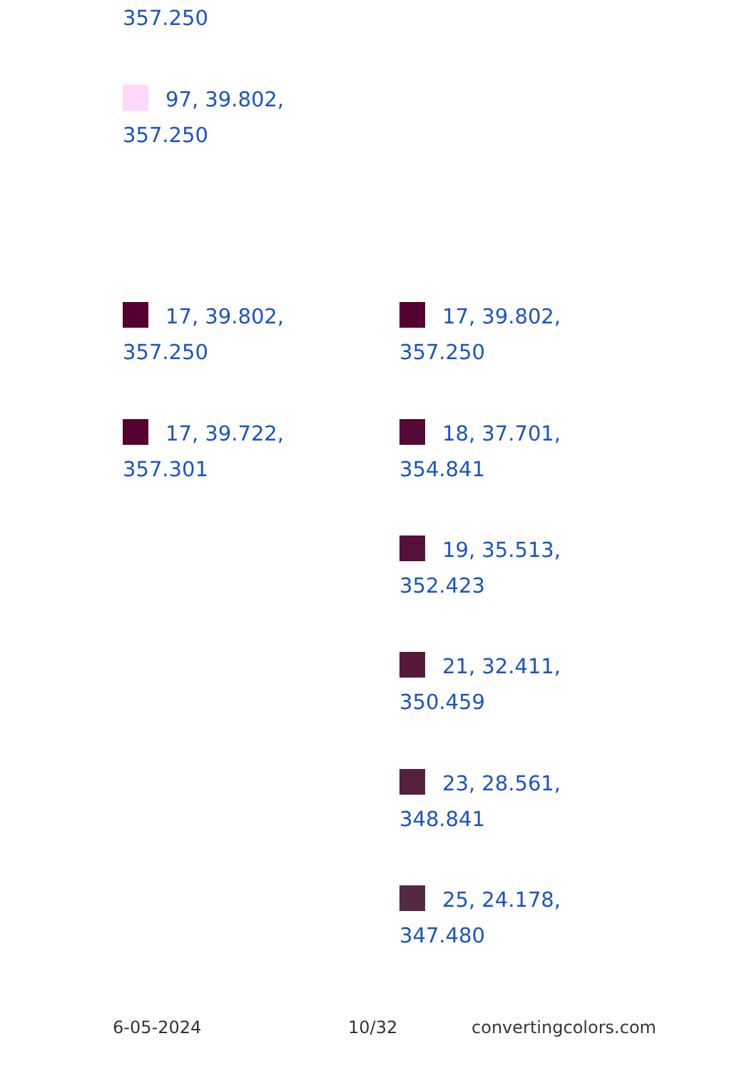357.250
97, 39.802, 357.250
17, 39.802, 357.250
17, 39.722, 357.301
17, 39.802, 357.250
18, 37.701, 354.841
19, 35.513, 352.423
21, 32.411, 350.459
23, 28.561, 348.841
25, 24.178, 347.480
6-05-2024 10/32 convertingcolors.com